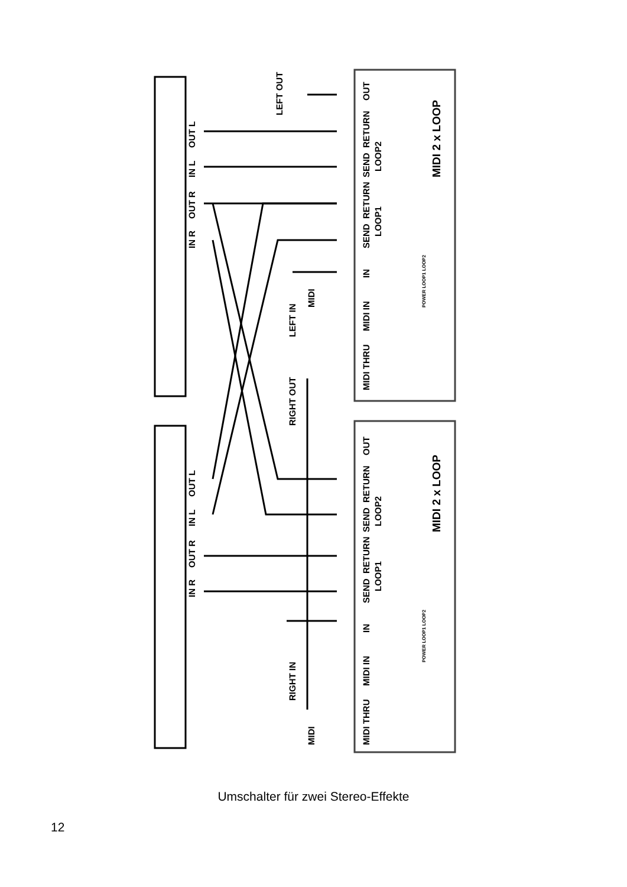OUT L
IN L
OUT R
IN R
OUT L
IN L
OUT R
IN R
LEFT OUT
LEFT IN
MIDI
RIGHT OUT
RIGHT IN
MIDI
OUT
RETURN
SEND
LOOP2
RETURN
SEND
LOOP1
IN
MIDI IN
MIDI THRU
MIDI 2 x LOOP
POWER LOOP1 LOOP2
OUT
RETURN
SEND
LOOP2
RETURN
SEND
LOOP1
IN
MIDI IN
MIDI THRU
MIDI 2 x LOOP
POWER LOOP1 LOOP2
Umschalter für zwei Stereo-Effekte
12